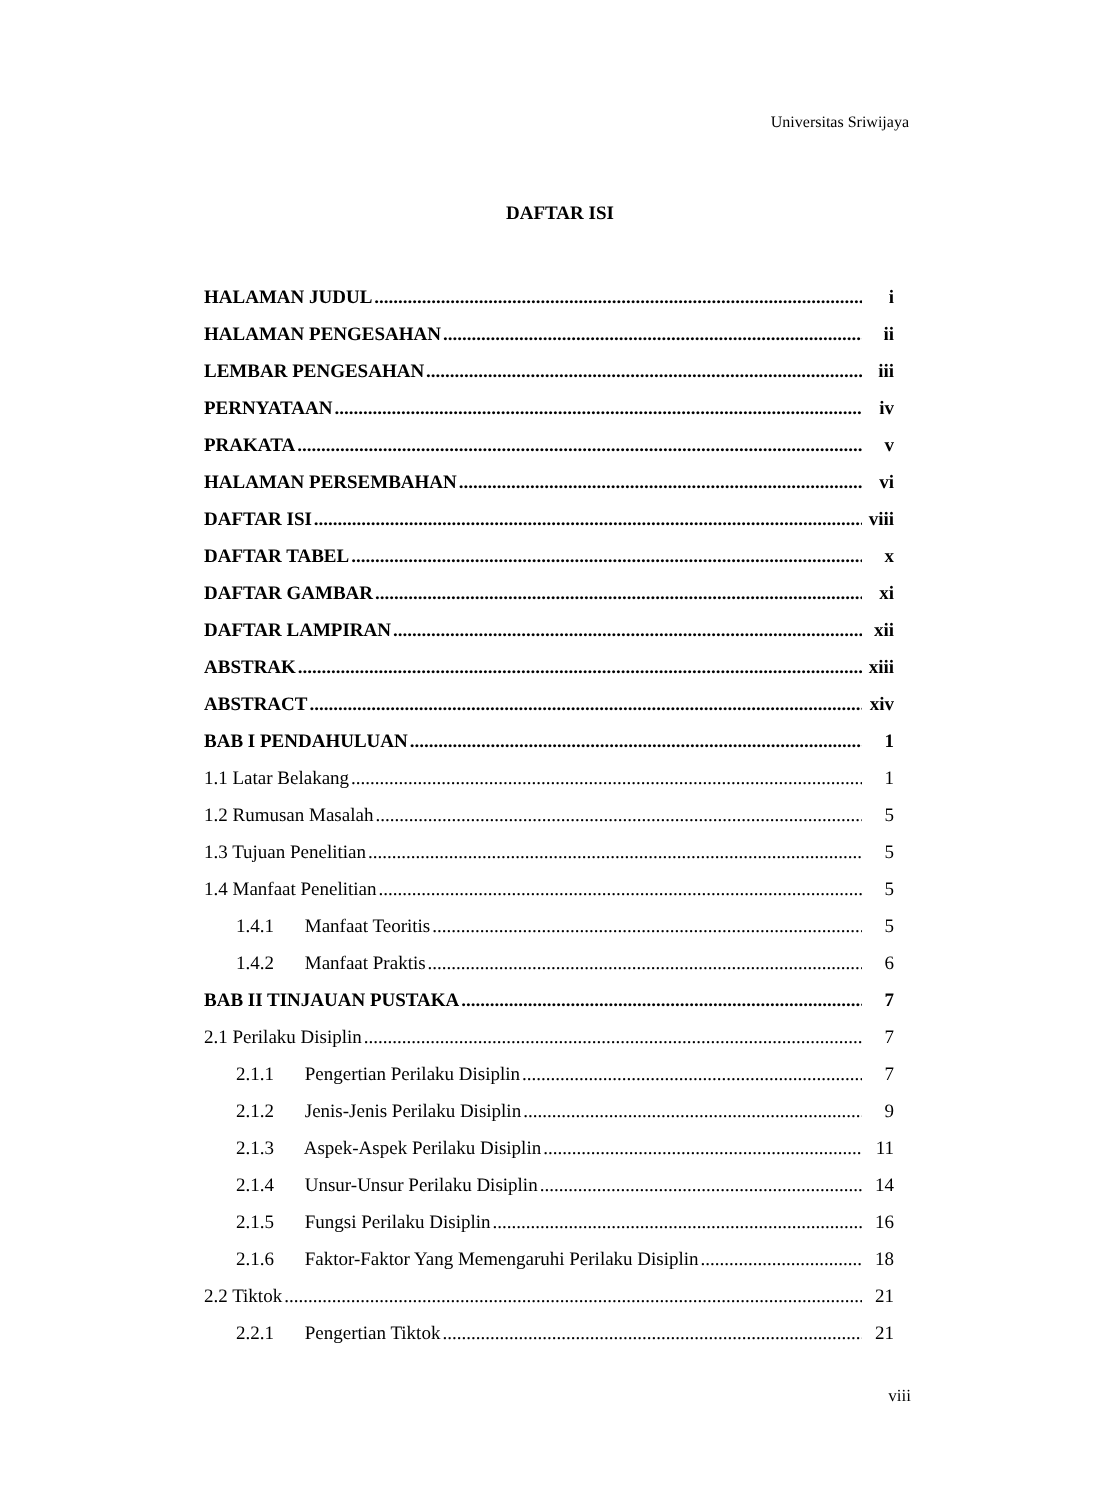Universitas Sriwijaya
DAFTAR ISI
HALAMAN JUDUL i
HALAMAN PENGESAHAN ii
LEMBAR PENGESAHAN iii
PERNYATAAN iv
PRAKATA v
HALAMAN PERSEMBAHAN vi
DAFTAR ISI viii
DAFTAR TABEL x
DAFTAR GAMBAR xi
DAFTAR LAMPIRAN xii
ABSTRAK xiii
ABSTRACT xiv
BAB I PENDAHULUAN 1
1.1 Latar Belakang 1
1.2 Rumusan Masalah 5
1.3 Tujuan Penelitian 5
1.4 Manfaat Penelitian 5
1.4.1 Manfaat Teoritis 5
1.4.2 Manfaat Praktis 6
BAB II TINJAUAN PUSTAKA 7
2.1 Perilaku Disiplin 7
2.1.1 Pengertian Perilaku Disiplin 7
2.1.2 Jenis-Jenis Perilaku Disiplin 9
2.1.3 Aspek-Aspek Perilaku Disiplin 11
2.1.4 Unsur-Unsur Perilaku Disiplin 14
2.1.5 Fungsi Perilaku Disiplin 16
2.1.6 Faktor-Faktor Yang Memengaruhi Perilaku Disiplin 18
2.2 Tiktok 21
2.2.1 Pengertian Tiktok 21
viii